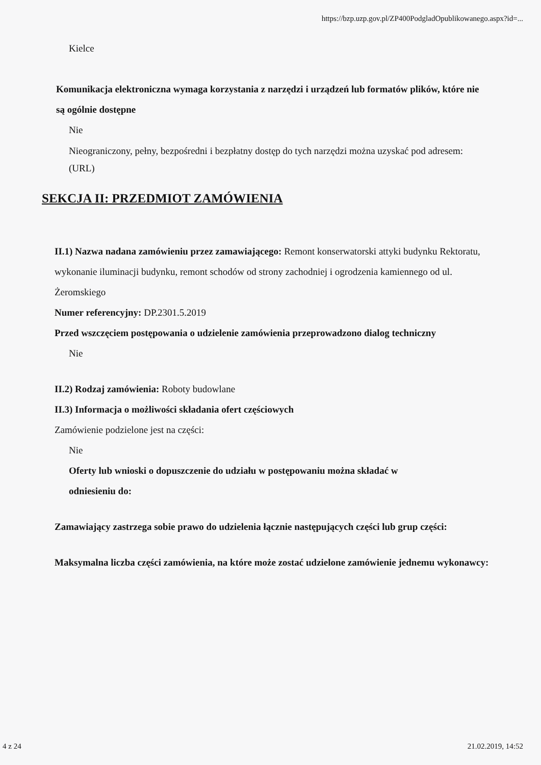https://bzp.uzp.gov.pl/ZP400PodgladOpublikowanego.aspx?id=...
Kielce
Komunikacja elektroniczna wymaga korzystania z narzędzi i urządzeń lub formatów plików, które nie są ogólnie dostępne
Nie
Nieograniczony, pełny, bezpośredni i bezpłatny dostęp do tych narzędzi można uzyskać pod adresem: (URL)
SEKCJA II: PRZEDMIOT ZAMÓWIENIA
II.1) Nazwa nadana zamówieniu przez zamawiającego: Remont konserwatorski attyki budynku Rektoratu, wykonanie iluminacji budynku, remont schodów od strony zachodniej i ogrodzenia kamiennego od ul. Żeromskiego
Numer referencyjny: DP.2301.5.2019
Przed wszczęciem postępowania o udzielenie zamówienia przeprowadzono dialog techniczny
Nie
II.2) Rodzaj zamówienia: Roboty budowlane
II.3) Informacja o możliwości składania ofert częściowych
Zamówienie podzielone jest na części:
Nie
Oferty lub wnioski o dopuszczenie do udziału w postępowaniu można składać w odniesieniu do:
Zamawiający zastrzega sobie prawo do udzielenia łącznie następujących części lub grup części:
Maksymalna liczba części zamówienia, na które może zostać udzielone zamówienie jednemu wykonawcy:
4 z 24 21.02.2019, 14:52